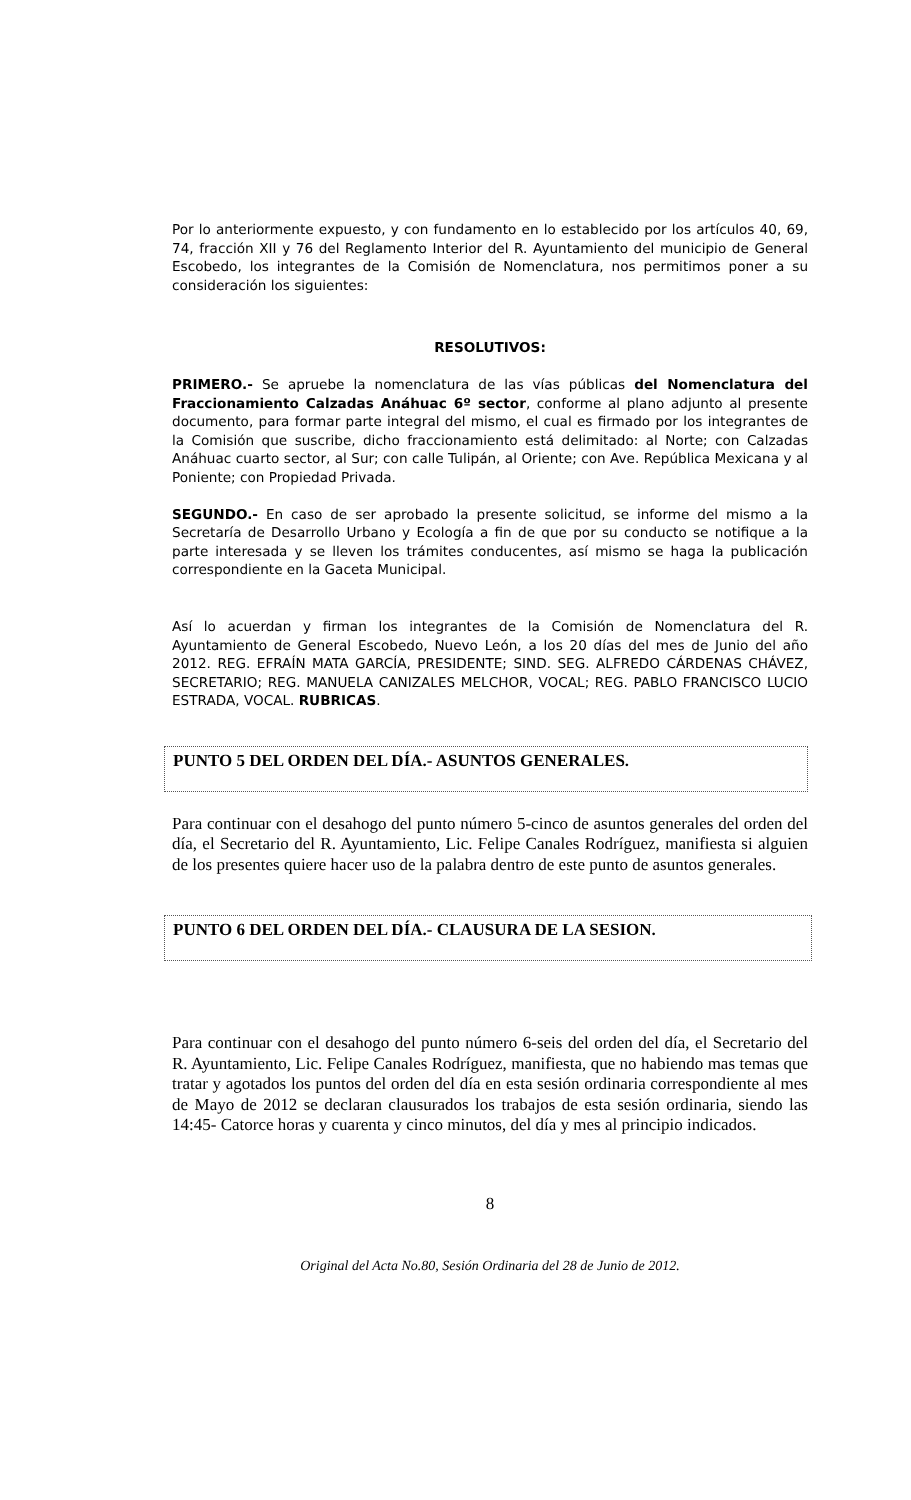Por lo anteriormente expuesto, y con fundamento en lo establecido por los artículos 40, 69, 74, fracción XII y 76 del Reglamento Interior del R. Ayuntamiento del municipio de General Escobedo, los integrantes de la Comisión de Nomenclatura, nos permitimos poner a su consideración los siguientes:
RESOLUTIVOS:
PRIMERO.- Se apruebe la nomenclatura de las vías públicas del Nomenclatura del Fraccionamiento Calzadas Anáhuac 6º sector, conforme al plano adjunto al presente documento, para formar parte integral del mismo, el cual es firmado por los integrantes de la Comisión que suscribe, dicho fraccionamiento está delimitado: al Norte; con Calzadas Anáhuac cuarto sector, al Sur; con calle Tulipán, al Oriente; con Ave. República Mexicana y al Poniente; con Propiedad Privada.
SEGUNDO.- En caso de ser aprobado la presente solicitud, se informe del mismo a la Secretaría de Desarrollo Urbano y Ecología a fin de que por su conducto se notifique a la parte interesada y se lleven los trámites conducentes, así mismo se haga la publicación correspondiente en la Gaceta Municipal.
Así lo acuerdan y firman los integrantes de la Comisión de Nomenclatura del R. Ayuntamiento de General Escobedo, Nuevo León, a los 20 días del mes de Junio del año 2012. REG. EFRAÍN MATA GARCÍA, PRESIDENTE; SIND. SEG. ALFREDO CÁRDENAS CHÁVEZ, SECRETARIO; REG. MANUELA CANIZALES MELCHOR, VOCAL; REG. PABLO FRANCISCO LUCIO ESTRADA, VOCAL. RUBRICAS.
PUNTO 5 DEL ORDEN DEL DÍA.- ASUNTOS GENERALES.
Para continuar con el desahogo del punto número 5-cinco de asuntos generales del orden del día, el Secretario del R. Ayuntamiento, Lic. Felipe Canales Rodríguez, manifiesta si alguien de los presentes quiere hacer uso de la palabra dentro de este punto de asuntos generales.
PUNTO 6 DEL ORDEN DEL DÍA.- CLAUSURA DE LA SESION.
Para continuar con el desahogo del punto número 6-seis del orden del día, el Secretario del R. Ayuntamiento, Lic. Felipe Canales Rodríguez, manifiesta, que no habiendo mas temas que tratar y agotados los puntos del orden del día en esta sesión ordinaria correspondiente al mes de Mayo de 2012 se declaran clausurados los trabajos de esta sesión ordinaria, siendo las 14:45- Catorce horas y cuarenta y cinco minutos, del día y mes al principio indicados.
8
Original del Acta No.80, Sesión Ordinaria del 28 de Junio de 2012.